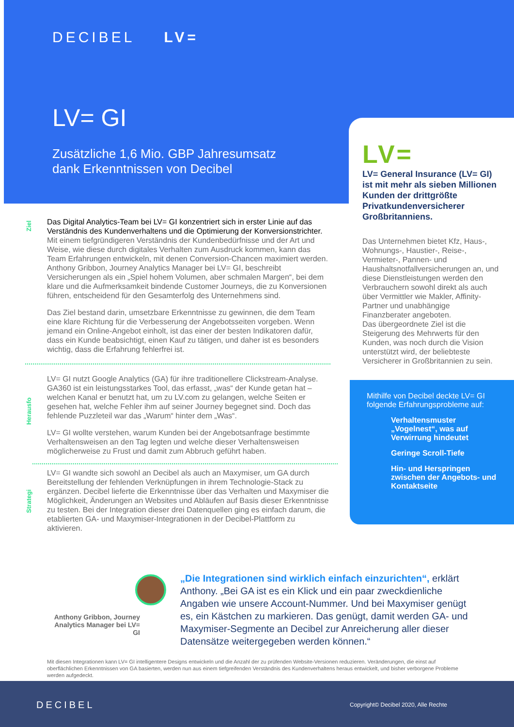DECIBEL LV=
LV= GI
Zusätzliche 1,6 Mio. GBP Jahresumsatz
dank Erkenntnissen von Decibel
LV=
LV= General Insurance (LV= GI) ist mit mehr als sieben Millionen Kunden der drittgrößte Privatkundenversicherer Großbritanniens.
Das Unternehmen bietet Kfz, Haus-, Wohnungs-, Haustier-, Reise-, Vermieter-, Pannen- und Haushaltsnotfallversicherungen an, und diese Dienstleistungen werden den Verbrauchern sowohl direkt als auch über Vermittler wie Makler, Affinity-Partner und unabhängige Finanzberater angeboten.
Das übergeordnete Ziel ist die Steigerung des Mehrwerts für den Kunden, was noch durch die Vision unterstützt wird, der beliebteste Versicherer in Großbritannien zu sein.
Mithilfe von Decibel deckte LV= GI folgende Erfahrungsprobleme auf:
Verhaltensmuster „Vogelnest“, was auf Verwirrung hindeutet
Geringe Scroll-Tiefe
Hin- und Herspringen zwischen der Angebots- und Kontaktseite
Ziel
Herausfo
Strategi
Das Digital Analytics-Team bei LV= GI konzentriert sich in erster Linie auf das Verständnis des Kundenverhaltens und die Optimierung der Konversionstrichter. Mit einem tiefgründigeren Verständnis der Kundenbedürfnisse und der Art und Weise, wie diese durch digitales Verhalten zum Ausdruck kommen, kann das Team Erfahrungen entwickeln, mit denen Conversion-Chancen maximiert werden. Anthony Gribbon, Journey Analytics Manager bei LV= GI, beschreibt Versicherungen als ein „Spiel hohem Volumen, aber schmalen Margen“, bei dem klare und die Aufmerksamkeit bindende Customer Journeys, die zu Konversionen führen, entscheidend für den Gesamterfolg des Unternehmens sind.
Das Ziel bestand darin, umsetzbare Erkenntnisse zu gewinnen, die dem Team eine klare Richtung für die Verbesserung der Angebotsseiten vorgeben. Wenn jemand ein Online-Angebot einholt, ist das einer der besten Indikatoren dafür, dass ein Kunde beabsichtigt, einen Kauf zu tätigen, und daher ist es besonders wichtig, dass die Erfahrung fehlerfrei ist.
LV= GI nutzt Google Analytics (GA) für ihre traditionellere Clickstream-Analyse. GA360 ist ein leistungsstarkes Tool, das erfasst, „was“ der Kunde getan hat – welchen Kanal er benutzt hat, um zu LV.com zu gelangen, welche Seiten er gesehen hat, welche Fehler ihm auf seiner Journey begegnet sind. Doch das fehlende Puzzleteil war das „Warum“ hinter dem „Was“.
LV= GI wollte verstehen, warum Kunden bei der Angebotsanfrage bestimmte Verhaltensweisen an den Tag legten und welche dieser Verhaltensweisen möglicherweise zu Frust und damit zum Abbruch geführt haben.
LV= GI wandte sich sowohl an Decibel als auch an Maxymiser, um GA durch Bereitstellung der fehlenden Verknüpfungen in ihrem Technologie-Stack zu ergänzen. Decibel lieferte die Erkenntnisse über das Verhalten und Maxymiser die Möglichkeit, Änderungen an Websites und Abläufen auf Basis dieser Erkenntnisse zu testen. Bei der Integration dieser drei Datenquellen ging es einfach darum, die etablierten GA- und Maxymiser-Integrationen in der Decibel-Plattform zu aktivieren.
Anthony Gribbon, Journey Analytics Manager bei LV= GI
„Die Integrationen sind wirklich einfach einzurichten“, erklärt Anthony. „Bei GA ist es ein Klick und ein paar zweckdienliche Angaben wie unsere Account-Nummer. Und bei Maxymiser genügt es, ein Kästchen zu markieren. Das genügt, damit werden GA- und Maxymiser-Segmente an Decibel zur Anreicherung aller dieser Datensätze weitergegeben werden können.“
Mit diesen Integrationen kann LV= GI intelligentere Designs entwickeln und die Anzahl der zu prüfenden Website-Versionen reduzieren. Veränderungen, die einst auf oberflächlichen Erkenntnissen von GA basierten, werden nun aus einem tiefgreifenden Verständnis des Kundenverhaltens heraus entwickelt, und bisher verborgene Probleme werden aufgedeckt.
DECIBEL Copyright© Decibel 2020, Alle Rechte